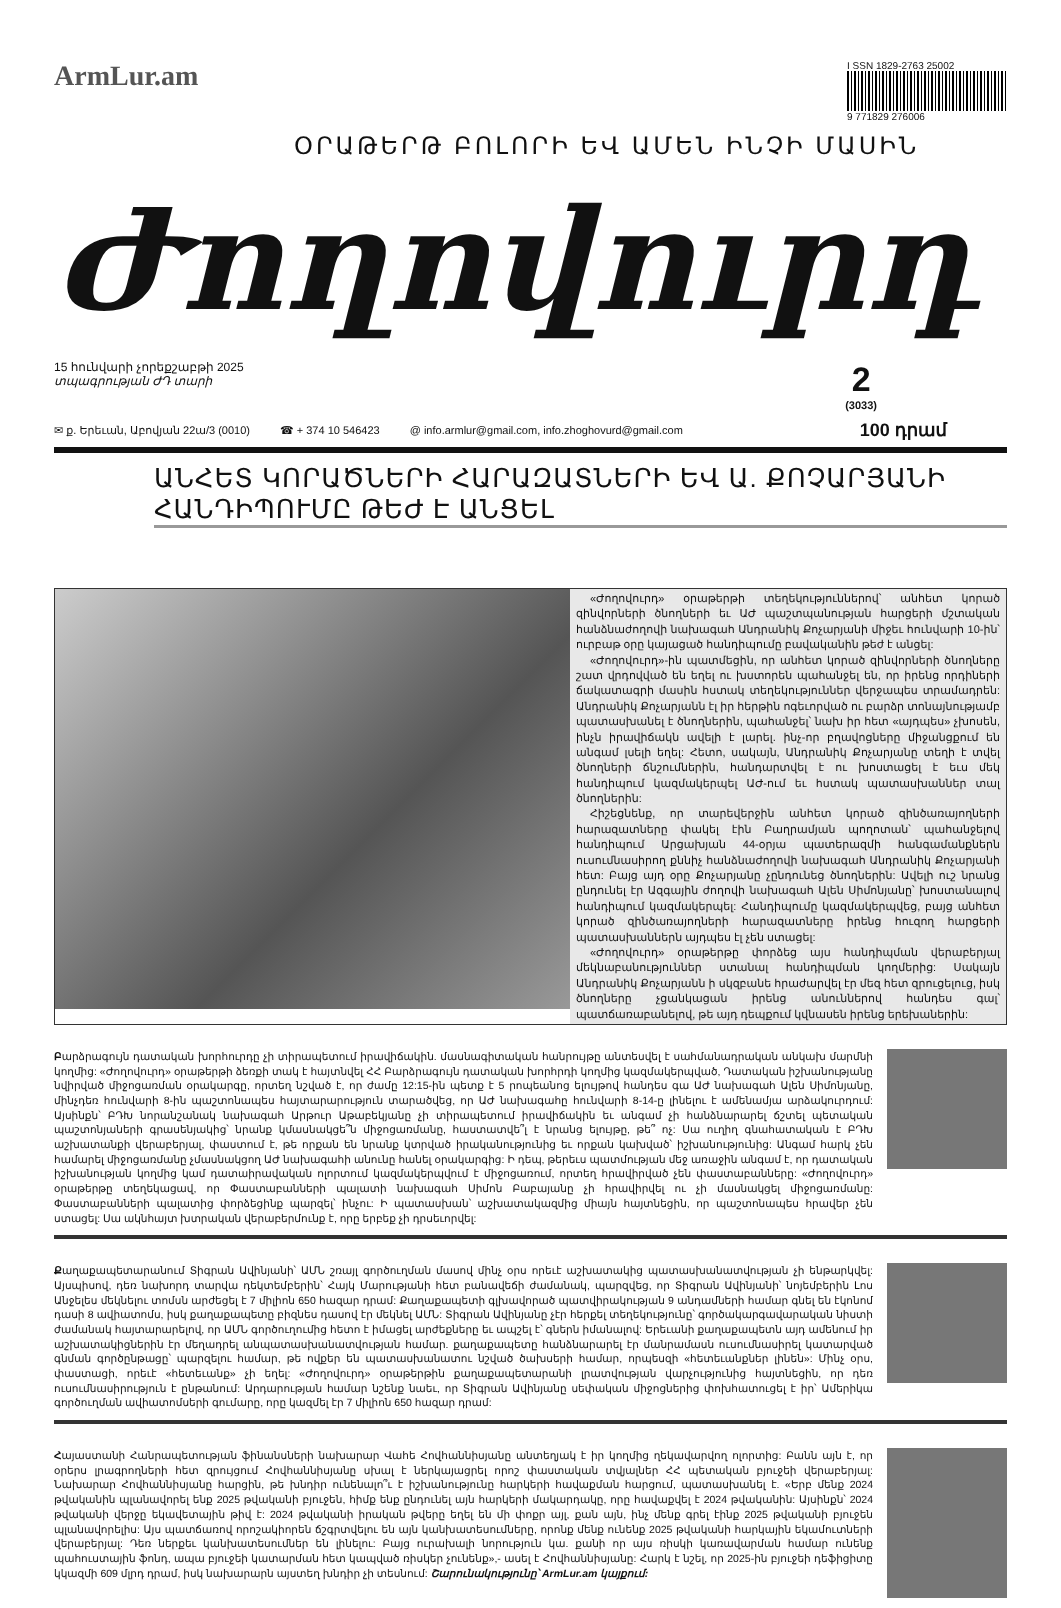ArmLur.am
I SSN 1829-2763 25002
9 771829 276006
ՕՐԱԹԵՐԹ ԲՈԼՈՐԻ ԵՎ ԱՄԵՆ ԻՆՉԻ ՄԱՍԻՆ
Ժողովուրդ
15 հունվարի չորեքշաբթի 2025
տպագրության ԺԴ տարի
2
(3033)
✉ ք. Երեւան, Աբովյան 22ա/3 (0010) ☎ + 374 10 546423 @ info.armlur@gmail.com, info.zhoghovurd@gmail.com 100 դրամ
ԱՆՀԵՏ ԿՈՐԱԾՆԵՐԻ ՀԱՐԱԶԱՏՆԵՐԻ ԵՎ Ա. ՔՈՉԱՐՅԱՆԻ ՀԱՆԴԻՊՈՒՄԸ ԹԵԺ Է ԱՆՑԵԼ
«Ժողովուրդ» օրաթերթի տեղեկություններով՝ անհետ կորած զինվորների ծնողների եւ ԱԺ պաշտպանության հարցերի մշտական հանձնաժողովի նախագահ Անդրանիկ Քոչարյանի միջեւ հունվարի 10-ին՝ ուրբաթ օրը կայացած հանդիպումը բավականին թեժ է անցել:
«Ժողովուրդ»-ին պատմեցին, որ անհետ կորած զինվորների ծնողները շատ վրդովված են եղել ու խստորեն պահանջել են, որ իրենց որդիների ճակատագրի մասին հստակ տեղեկություններ վերջապես տրամադրեն: Անդրանիկ Քոչարյանն էլ իր հերթին ոգեւորված ու բարձր տոնայնությամբ պատասխանել է ծնողներին, պահանջել՝ նախ իր հետ «այդպես» չխոսեն, ինչն իրավիճակն ավելի է լարել. ինչ-որ բղավոցները միջանցքում են անգամ լսելի եղել: Հետո, սակայն, Անդրանիկ Քոչարյանը տեղի է տվել ծնողների ճնշումներին, հանդարտվել է ու խոստացել է եւս մեկ հանդիպում կազմակերպել ԱԺ-ում եւ հստակ պատասխաններ տալ ծնողներին:
Հիշեցնենք, որ տարեվերջին անհետ կորած զինծառայողների հարազատները փակել էին Բաղրամյան պողոտան՝ պահանջելով հանդիպում Արցախյան 44-օրյա պատերազմի հանգամանքներն ուսումնասիրող քննիչ հանձնաժողովի նախագահ Անդրանիկ Քոչարյանի հետ: Բայց այդ օրը Քոչարյանը չընդունեց ծնողներին: Ավելի ուշ նրանց ընդունել էր Ազգային ժողովի նախագահ Ալեն Սիմոնյանը՝ խոստանալով հանդիպում կազմակերպել: Հանդիպումը կազմակերպվեց, բայց անհետ կորած զինծառայողների հարազատները իրենց հուզող հարցերի պատասխաններն այդպես էլ չեն ստացել:
«Ժողովուրդ» օրաթերթը փորձեց այս հանդիպման վերաբերյալ մեկնաբանություններ ստանալ հանդիպման կողմերից: Սակայն Անդրանիկ Քոչարյանն ի սկզբանե հրաժարվել էր մեզ հետ զրուցելուց, իսկ ծնողները չցանկացան իրենց անուններով հանդես գալ՝ պատճառաբանելով, թե այդ դեպքում կվնասեն իրենց երեխաներին:
Բարձրագույն դատական խորհուրդը չի տիրապետում իրավիճակին. մասնագիտական հանրույթը անտեսվել է սահմանադրական անկախ մարմնի կողմից: «Ժողովուրդ» օրաթերթի ձեռքի տակ է հայտնվել ՀՀ Բարձրագույն դատական խորհրդի կողմից կազմակերպված, Դատական իշխանությանը նվիրված միջոցառման օրակարգը, որտեղ նշված է, որ ժամը 12:15-ին պետք է 5 րոպեանոց ելույթով հանդես գա ԱԺ նախագահ Ալեն Սիմոնյանը, մինչդեռ հունվարի 8-ին պաշտոնապես հայտարարություն տարածվեց, որ ԱԺ նախագահը հունվարի 8-14-ը լինելու է ամենամյա արձակուրդում: Այսինքն՝ ԲԴԽ նորանշանակ նախագահ Արթուր Աթաբեկյանը չի տիրապետում իրավիճակին եւ անգամ չի հանձնարարել ճշտել պետական պաշտոնյաների գրասենյակից՝ նրանք կմասնակցե՞ն միջոցառմանը, հաստատվե՞լ է նրանց ելույթը, թե՞ ոչ: Սա ուղիղ գնահատական է ԲԴԽ աշխատանքի վերաբերյալ, փաստում է, թե որքան են նրանք կտրված իրականությունից եւ որքան կախված՝ իշխանությունից: Անգամ հարկ չեն համարել միջոցառմանը չմասնակցող ԱԺ նախագահի անունը հանել օրակարգից: Ի դեպ, թերեւս պատմության մեջ առաջին անգամ է, որ դատական իշխանության կողմից կամ դատաիրավական ոլորտում կազմակերպվում է միջոցառում, որտեղ հրավիրված չեն փաստաբանները: «Ժողովուրդ» օրաթերթը տեղեկացավ, որ Փաստաբանների պալատի նախագահ Սիմոն Բաբայանը չի հրավիրվել ու չի մասնակցել միջոցառմանը: Փաստաբանների պալատից փորձեցինք պարզել՝ ինչու: Ի պատասխան՝ աշխատակազմից միայն հայտնեցին, որ պաշտոնապես հրավեր չեն ստացել: Սա ակնհայտ խտրական վերաբերմունք է, որը երբեք չի դրսեւորվել:
Քաղաքապետարանում Տիգրան Ավինյանի՝ ԱՄՆ շռայլ գործուղման մասով մինչ օրս որեւէ աշխատակից պատասխանատվության չի ենթարկվել: Այսպիսով, դեռ նախորդ տարվա դեկտեմբերին՝ Հայկ Մարությանի հետ բանավեճի ժամանակ, պարզվեց, որ Տիգրան Ավինյանի՝ նոյեմբերին Լոս Անջելես մեկնելու տոմսն արժեցել է 7 միլիոն 650 հազար դրամ: Քաղաքապետի գլխավորած պատվիրակության 9 անդամների համար գնել են էկոնոմ դասի 8 ավիատոմս, իսկ քաղաքապետը բիզնես դասով էր մեկնել ԱՄՆ: Տիգրան Ավինյանը չէր հերքել տեղեկությունը՝ գործակարգավարական նիստի ժամանակ հայտարարելով, որ ԱՄՆ գործուղումից հետո է իմացել արժեքները եւ ապշել է՝ գներն իմանալով: Երեւանի քաղաքապետն այդ ամենում իր աշխատակիցներին էր մեղադրել անպատասխանատվության համար. քաղաքապետը հանձնարարել էր մանրամասն ուսումնասիրել կատարված գնման գործընթացը՝ պարզելու համար, թե ովքեր են պատասխանատու նշված ծախսերի համար, որպեսզի «հետեւանքներ լինեն»: Մինչ օրս, փաստացի, որեւէ «հետեւանք» չի եղել: «Ժողովուրդ» օրաթերթին քաղաքապետարանի լրատվության վարչությունից հայտնեցին, որ դեռ ուսումնասիրություն է ընթանում: Արդարության համար նշենք նաեւ, որ Տիգրան Ավինյանը սեփական միջոցներից փոխհատուցել է իր՝ Ամերիկա գործուղման ավիատոմսերի գումարը, որը կազմել էր 7 միլիոն 650 հազար դրամ:
Հայաստանի Հանրապետության ֆինանսների նախարար Վահե Հովհաննիսյանը անտեղյակ է իր կողմից ղեկավարվող ոլորտից: Բանն այն է, որ օրերս լրագրողների հետ զրույցում Հովհաննիսյանը սխալ է ներկայացրել որոշ փաստական տվյալներ ՀՀ պետական բյուջեի վերաբերյալ: Նախարար Հովհաննիսյանը հարցին, թե խնդիր ունենալո՞ւ է իշխանությունը հարկերի հավաքման հարցում, պատասխանել է. «Երբ մենք 2024 թվականին պլանավորել ենք 2025 թվականի բյուջեն, հիմք ենք ընդունել այն հարկերի մակարդակը, որը հավաքվել է 2024 թվականին: Այսինքն՝ 2024 թվականի վերջը եկավետային թիվ է: 2024 թվականի իրական թվերը եղել են մի փոքր այլ, քան այն, ինչ մենք գրել էինք 2025 թվականի բյուջեն պլանավորելիս: Այս պատճառով որոշակիորեն ճշգրտվելու են այն կանխատեսումները, որոնք մենք ունենք 2025 թվականի հարկային եկամուտների վերաբերյալ: Դեռ ներքեւ կանխատեսումներ են լինելու: Բայց ուրախալի նորություն կա. քանի որ այս ռիսկի կառավարման համար ունենք պահուստային ֆոնդ, ապա բյուջեի կատարման հետ կապված ռիսկեր չունենք»,- ասել է Հովհաննիսյանը: Հարկ է նշել, որ 2025-ին բյուջեի դեֆիցիտը կկազմի 609 մլրդ դրամ, իսկ նախարարն այստեղ խնդիր չի տեսնում: Շարունակությունը՝ ArmLur.am կայքում: